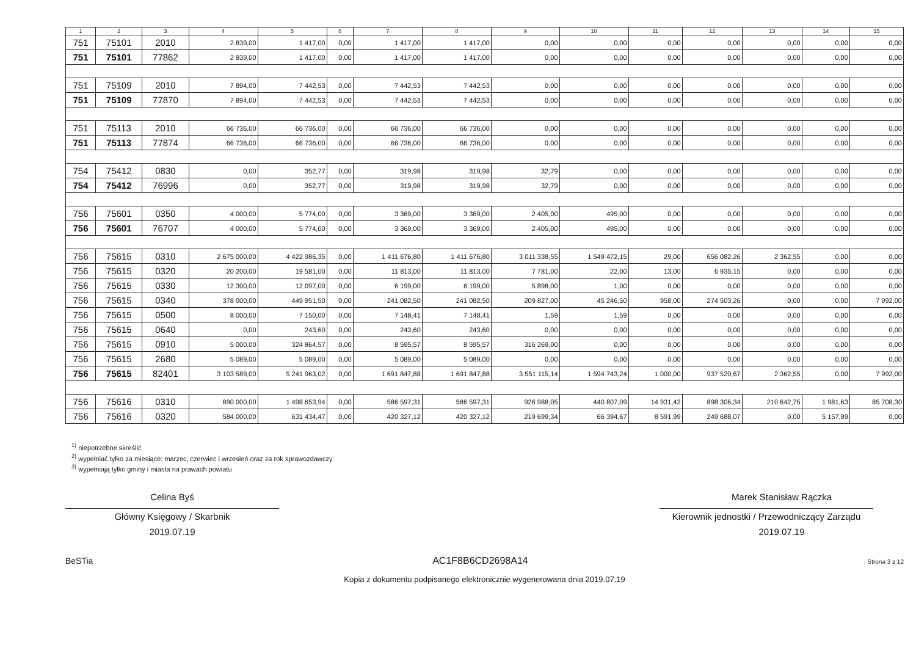| 1 | 2 | 3 | 4 | 5 | 6 | 7 | 8 | 9 | 10 | 11 | 12 | 13 | 14 | 15 |
| --- | --- | --- | --- | --- | --- | --- | --- | --- | --- | --- | --- | --- | --- | --- |
| 751 | 75101 | 2010 | 2 839,00 | 1 417,00 | 0,00 | 1 417,00 | 1 417,00 | 0,00 | 0,00 | 0,00 | 0,00 | 0,00 | 0,00 | 0,00 |
| 751 | 75101 | 77862 | 2 839,00 | 1 417,00 | 0,00 | 1 417,00 | 1 417,00 | 0,00 | 0,00 | 0,00 | 0,00 | 0,00 | 0,00 | 0,00 |
| 751 | 75109 | 2010 | 7 894,00 | 7 442,53 | 0,00 | 7 442,53 | 7 442,53 | 0,00 | 0,00 | 0,00 | 0,00 | 0,00 | 0,00 | 0,00 |
| 751 | 75109 | 77870 | 7 894,00 | 7 442,53 | 0,00 | 7 442,53 | 7 442,53 | 0,00 | 0,00 | 0,00 | 0,00 | 0,00 | 0,00 | 0,00 |
| 751 | 75113 | 2010 | 66 736,00 | 66 736,00 | 0,00 | 66 736,00 | 66 736,00 | 0,00 | 0,00 | 0,00 | 0,00 | 0,00 | 0,00 | 0,00 |
| 751 | 75113 | 77874 | 66 736,00 | 66 736,00 | 0,00 | 66 736,00 | 66 736,00 | 0,00 | 0,00 | 0,00 | 0,00 | 0,00 | 0,00 | 0,00 |
| 754 | 75412 | 0830 | 0,00 | 352,77 | 0,00 | 319,98 | 319,98 | 32,79 | 0,00 | 0,00 | 0,00 | 0,00 | 0,00 | 0,00 |
| 754 | 75412 | 76996 | 0,00 | 352,77 | 0,00 | 319,98 | 319,98 | 32,79 | 0,00 | 0,00 | 0,00 | 0,00 | 0,00 | 0,00 |
| 756 | 75601 | 0350 | 4 000,00 | 5 774,00 | 0,00 | 3 369,00 | 3 369,00 | 2 405,00 | 495,00 | 0,00 | 0,00 | 0,00 | 0,00 | 0,00 |
| 756 | 75601 | 76707 | 4 000,00 | 5 774,00 | 0,00 | 3 369,00 | 3 369,00 | 2 405,00 | 495,00 | 0,00 | 0,00 | 0,00 | 0,00 | 0,00 |
| 756 | 75615 | 0310 | 2 675 000,00 | 4 422 986,35 | 0,00 | 1 411 676,80 | 1 411 676,80 | 3 011 338,55 | 1 549 472,15 | 29,00 | 656 082,26 | 2 362,55 | 0,00 | 0,00 |
| 756 | 75615 | 0320 | 20 200,00 | 19 581,00 | 0,00 | 11 813,00 | 11 813,00 | 7 781,00 | 22,00 | 13,00 | 6 935,15 | 0,00 | 0,00 | 0,00 |
| 756 | 75615 | 0330 | 12 300,00 | 12 097,00 | 0,00 | 6 199,00 | 6 199,00 | 5 898,00 | 1,00 | 0,00 | 0,00 | 0,00 | 0,00 | 0,00 |
| 756 | 75615 | 0340 | 378 000,00 | 449 951,50 | 0,00 | 241 082,50 | 241 082,50 | 209 827,00 | 45 246,50 | 958,00 | 274 503,26 | 0,00 | 0,00 | 7 992,00 |
| 756 | 75615 | 0500 | 8 000,00 | 7 150,00 | 0,00 | 7 148,41 | 7 148,41 | 1,59 | 1,59 | 0,00 | 0,00 | 0,00 | 0,00 | 0,00 |
| 756 | 75615 | 0640 | 0,00 | 243,60 | 0,00 | 243,60 | 243,60 | 0,00 | 0,00 | 0,00 | 0,00 | 0,00 | 0,00 | 0,00 |
| 756 | 75615 | 0910 | 5 000,00 | 324 864,57 | 0,00 | 8 595,57 | 8 595,57 | 316 269,00 | 0,00 | 0,00 | 0,00 | 0,00 | 0,00 | 0,00 |
| 756 | 75615 | 2680 | 5 089,00 | 5 089,00 | 0,00 | 5 089,00 | 5 089,00 | 0,00 | 0,00 | 0,00 | 0,00 | 0,00 | 0,00 | 0,00 |
| 756 | 75615 | 82401 | 3 103 589,00 | 5 241 963,02 | 0,00 | 1 691 847,88 | 1 691 847,88 | 3 551 115,14 | 1 594 743,24 | 1 000,00 | 937 520,67 | 2 362,55 | 0,00 | 7 992,00 |
| 756 | 75616 | 0310 | 890 000,00 | 1 498 653,94 | 0,00 | 586 597,31 | 586 597,31 | 926 988,05 | 440 807,09 | 14 931,42 | 898 306,34 | 210 642,75 | 1 981,63 | 85 708,30 |
| 756 | 75616 | 0320 | 584 000,00 | 631 434,47 | 0,00 | 420 327,12 | 420 327,12 | 219 699,34 | 66 394,67 | 8 591,99 | 249 688,07 | 0,00 | 5 157,89 | 0,00 |
<sup>1)</sup> niepotrzebne skreślić
<sup>2)</sup> wypełniać tylko za miesiące: marzec, czerwiec i wrzesień oraz za rok sprawozdawczy
<sup>3)</sup> wypełniają tylko gminy i miasta na prawach powiatu
Celina Byś
Główny Księgowy / Skarbnik
2019.07.19
Marek Stanisław Rączka
Kierownik jednostki / Przewodniczący Zarządu
2019.07.19
BeSTia AC1F8B6CD2698A14 Strona 3 z 12
Kopia z dokumentu podpisanego elektronicznie wygenerowana dnia 2019.07.19